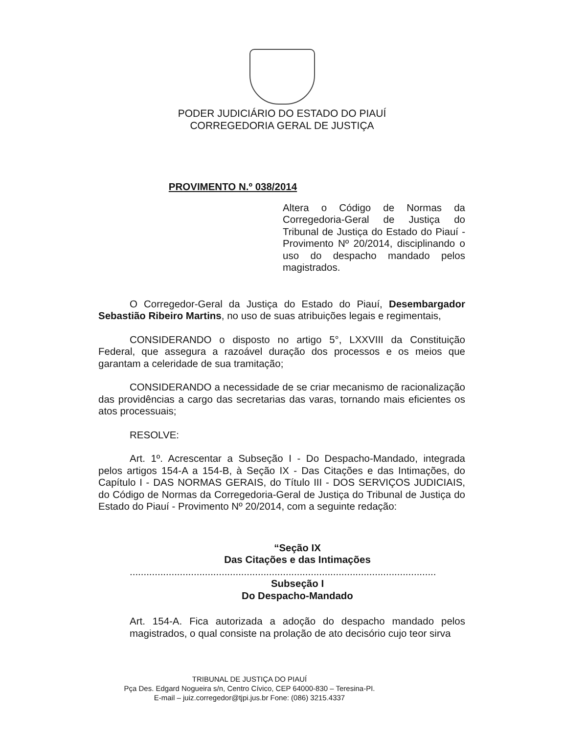PODER JUDICIÁRIO DO ESTADO DO PIAUÍ
CORREGEDORIA GERAL DE JUSTIÇA
PROVIMENTO N.º 038/2014
Altera o Código de Normas da Corregedoria-Geral de Justiça do Tribunal de Justiça do Estado do Piauí - Provimento Nº 20/2014, disciplinando o uso do despacho mandado pelos magistrados.
O Corregedor-Geral da Justiça do Estado do Piauí, Desembargador Sebastião Ribeiro Martins, no uso de suas atribuições legais e regimentais,
CONSIDERANDO o disposto no artigo 5°, LXXVIII da Constituição Federal, que assegura a razoável duração dos processos e os meios que garantam a celeridade de sua tramitação;
CONSIDERANDO a necessidade de se criar mecanismo de racionalização das providências a cargo das secretarias das varas, tornando mais eficientes os atos processuais;
RESOLVE:
Art. 1º. Acrescentar a Subseção I - Do Despacho-Mandado, integrada pelos artigos 154-A a 154-B, à Seção IX - Das Citações e das Intimações, do Capítulo I - DAS NORMAS GERAIS, do Título III - DOS SERVIÇOS JUDICIAIS, do Código de Normas da Corregedoria-Geral de Justiça do Tribunal de Justiça do Estado do Piauí - Provimento Nº 20/2014, com a seguinte redação:
“Seção IX
Das Citações e das Intimações
..............................................................................................................
Subseção I
Do Despacho-Mandado
Art. 154-A. Fica autorizada a adoção do despacho mandado pelos magistrados, o qual consiste na prolação de ato decisório cujo teor sirva
TRIBUNAL DE JUSTIÇA DO PIAUÍ
Pça Des. Edgard Nogueira s/n, Centro Cívico, CEP 64000-830 – Teresina-PI.
E-mail – juiz.corregedor@tjpi.jus.br Fone: (086) 3215.4337